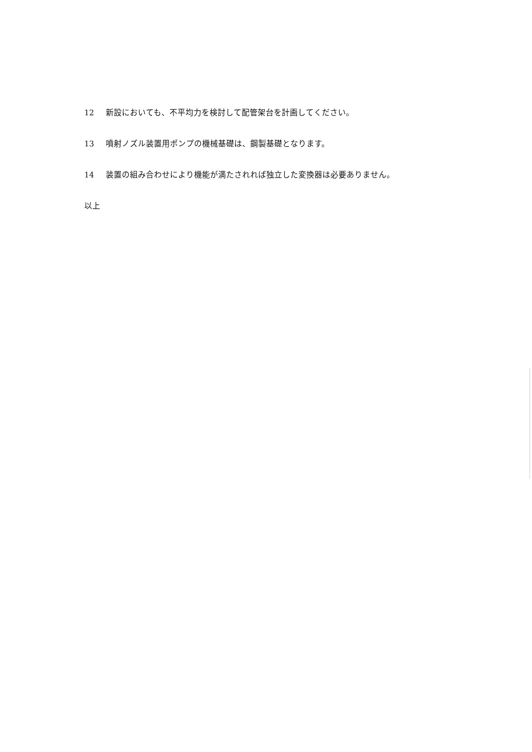12 新設においても、不平均力を検討して配管架台を計画してください。
13 噴射ノズル装置用ポンプの機械基礎は、鋼製基礎となります。
14 装置の組み合わせにより機能が満たされれば独立した変換器は必要ありません。
以上